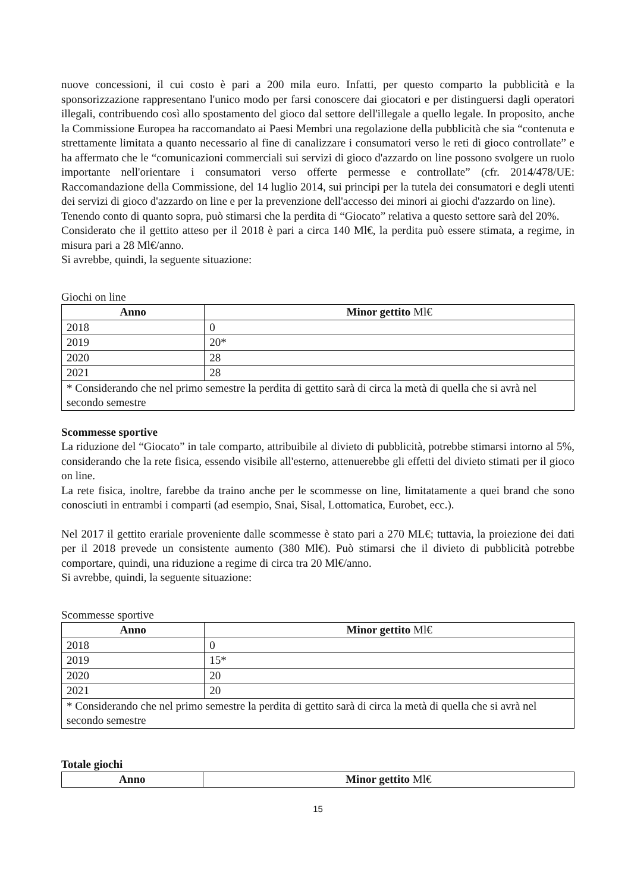nuove concessioni, il cui costo è pari a 200 mila euro. Infatti, per questo comparto la pubblicità e la sponsorizzazione rappresentano l'unico modo per farsi conoscere dai giocatori e per distinguersi dagli operatori illegali, contribuendo così allo spostamento del gioco dal settore dell'illegale a quello legale. In proposito, anche la Commissione Europea ha raccomandato ai Paesi Membri una regolazione della pubblicità che sia “contenuta e strettamente limitata a quanto necessario al fine di canalizzare i consumatori verso le reti di gioco controllate” e ha affermato che le “comunicazioni commerciali sui servizi di gioco d'azzardo on line possono svolgere un ruolo importante nell'orientare i consumatori verso offerte permesse e controllate” (cfr. 2014/478/UE: Raccomandazione della Commissione, del 14 luglio 2014, sui principi per la tutela dei consumatori e degli utenti dei servizi di gioco d'azzardo on line e per la prevenzione dell'accesso dei minori ai giochi d'azzardo on line).
Tenendo conto di quanto sopra, può stimarsi che la perdita di “Giocato” relativa a questo settore sarà del 20%.
Considerato che il gettito atteso per il 2018 è pari a circa 140 Ml€, la perdita può essere stimata, a regime, in misura pari a 28 Ml€/anno.
Si avrebbe, quindi, la seguente situazione:
Giochi on line
| Anno | Minor gettito Ml€ |
| --- | --- |
| 2018 | 0 |
| 2019 | 20* |
| 2020 | 28 |
| 2021 | 28 |
| * Considerando che nel primo semestre la perdita di gettito sarà di circa la metà di quella che si avrà nel secondo semestre | |
Scommesse sportive
La riduzione del “Giocato” in tale comparto, attribuibile al divieto di pubblicità, potrebbe stimarsi intorno al 5%, considerando che la rete fisica, essendo visibile all'esterno, attenuerebbe gli effetti del divieto stimati per il gioco on line.
La rete fisica, inoltre, farebbe da traino anche per le scommesse on line, limitatamente a quei brand che sono conosciuti in entrambi i comparti (ad esempio, Snai, Sisal, Lottomatica, Eurobet, ecc.).
Nel 2017 il gettito erariale proveniente dalle scommesse è stato pari a 270 ML€; tuttavia, la proiezione dei dati per il 2018 prevede un consistente aumento (380 Ml€). Può stimarsi che il divieto di pubblicità potrebbe comportare, quindi, una riduzione a regime di circa tra 20 Ml€/anno.
Si avrebbe, quindi, la seguente situazione:
Scommesse sportive
| Anno | Minor gettito Ml€ |
| --- | --- |
| 2018 | 0 |
| 2019 | 15* |
| 2020 | 20 |
| 2021 | 20 |
| * Considerando che nel primo semestre la perdita di gettito sarà di circa la metà di quella che si avrà nel secondo semestre | |
Totale giochi
| Anno | Minor gettito Ml€ |
| --- | --- |
15